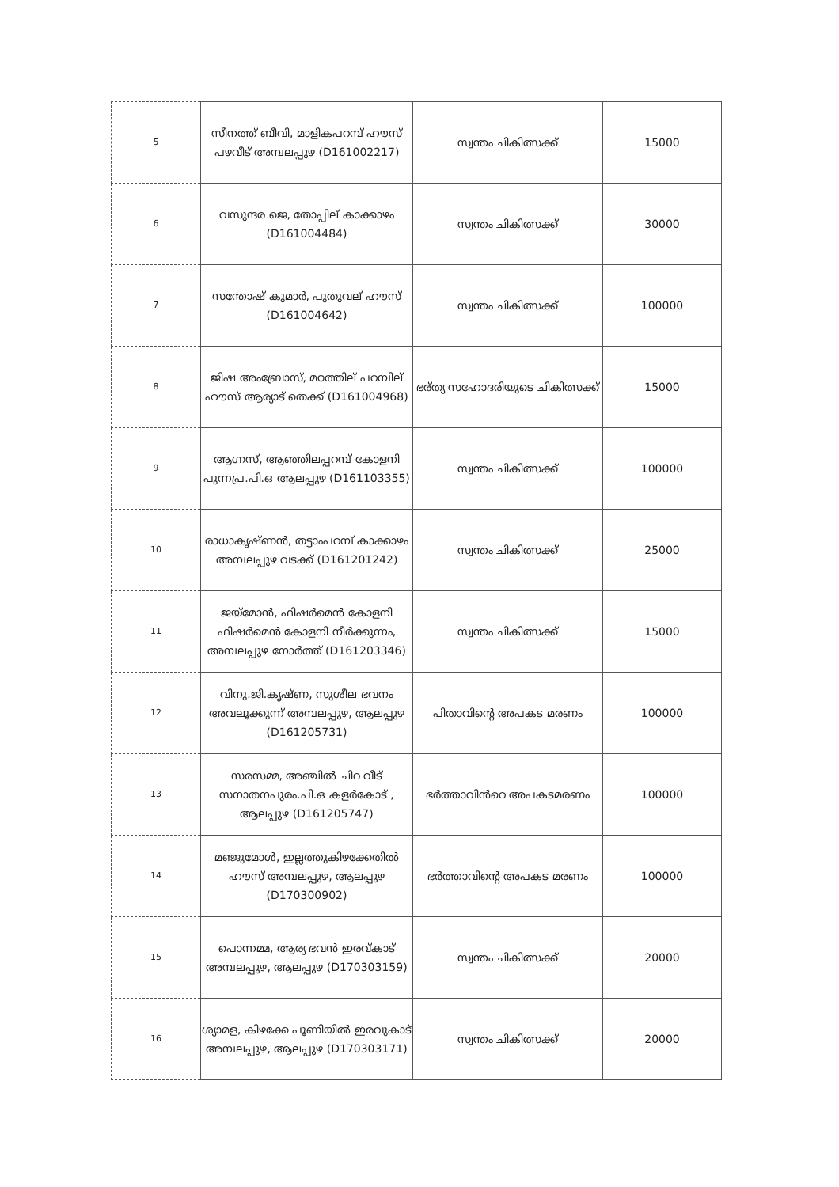| 5 | സീനത്ത് ബീവി, മാളികപറമ്പ് ഹൗസ് പഴവീട് അമ്പലപ്പുഴ (D161002217) | സ്വന്തം ചികിത്സക്ക് | 15000 |
| 6 | വസുന്ദര ജെ, തോപ്പില് കാക്കാഴം (D161004484) | സ്വന്തം ചികിത്സക്ക് | 30000 |
| 7 | സന്തോഷ് കുമാർ, പുതുവല് ഹൗസ് (D161004642) | സ്വന്തം ചികിത്സക്ക് | 100000 |
| 8 | ജിഷ അംബ്രോസ്, മഠത്തില് പറമ്പില് ഹൗസ് ആര്യാട് തെക്ക് (D161004968) | ഭര്ത്യ സഹോദരിയുടെ ചികിത്സക്ക് | 15000 |
| 9 | ആഗ്നസ്, ആഞ്ഞിലപ്പറമ്പ് കോളനി പുന്നപ്ര.പി.ഒ ആലപ്പുഴ (D161103355) | സ്വന്തം ചികിത്സക്ക് | 100000 |
| 10 | രാധാകൃഷ്ണൻ, തട്ടാംപറമ്പ് കാക്കാഴം അമ്പലപ്പുഴ വടക്ക് (D161201242) | സ്വന്തം ചികിത്സക്ക് | 25000 |
| 11 | ജയ്മോൻ, ഫിഷർമെൻ കോളനി ഫിഷർമെൻ കോളനി നീർക്കുന്നം, അമ്പലപ്പുഴ നോർത്ത് (D161203346) | സ്വന്തം ചികിത്സക്ക് | 15000 |
| 12 | വിനു.ജി.കൃഷ്ണ, സുശീല ഭവനം അവലൂക്കുന്ന് അമ്പലപ്പുഴ, ആലപ്പുഴ (D161205731) | പിതാവിന്റെ അപകട മരണം | 100000 |
| 13 | സരസമ്മ, അഞ്ചിൽ ചിറ വീട് സനാതനപുരം.പി.ഒ കളർകോട് , ആലപ്പുഴ (D161205747) | ഭർത്താവിൻറെ അപകടമരണം | 100000 |
| 14 | മഞ്ജുമോൾ, ഇല്ലത്തുകിഴക്കേതിൽ ഹൗസ് അമ്പലപ്പുഴ, ആലപ്പുഴ (D170300902) | ഭർത്താവിന്റെ അപകട മരണം | 100000 |
| 15 | പൊന്നമ്മ, ആര്യ ഭവൻ ഇരവ്കാട് അമ്പലപ്പുഴ, ആലപ്പുഴ (D170303159) | സ്വന്തം ചികിത്സക്ക് | 20000 |
| 16 | ശ്യാമള, കിഴക്കേ പൂണിയിൽ ഇരവുകാട് അമ്പലപ്പുഴ, ആലപ്പുഴ (D170303171) | സ്വന്തം ചികിത്സക്ക് | 20000 |